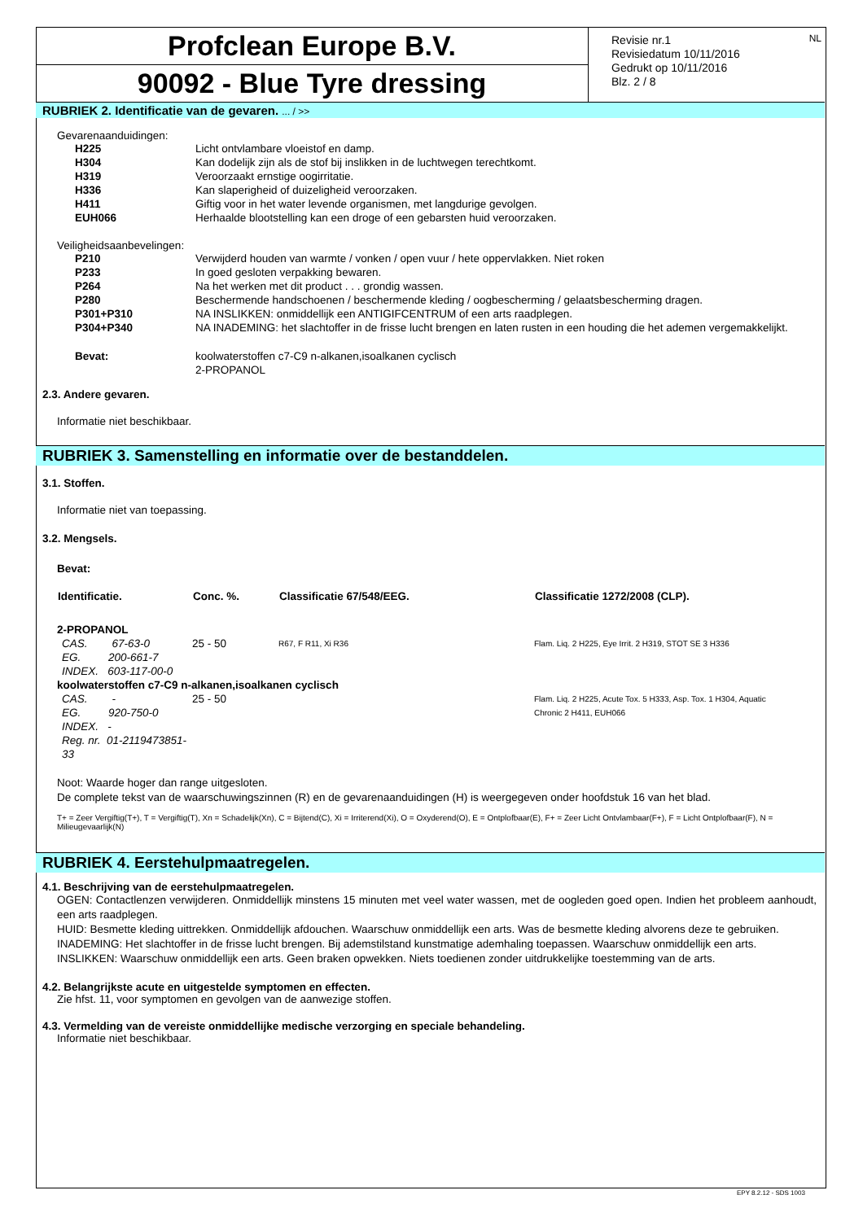Profclean Europe B.V.
90092 - Blue Tyre dressing
Revisie nr.1
Revisiedatum 10/11/2016
Gedrukt op 10/11/2016
Blz. 2 / 8
NL
RUBRIEK 2. Identificatie van de gevaren. ... / >>
Gevarenaanduidingen:
| H225 | Licht ontvlambare vloeistof en damp. |
| H304 | Kan dodelijk zijn als de stof bij inslikken in de luchtwegen terechtkomt. |
| H319 | Veroorzaakt ernstige oogirritatie. |
| H336 | Kan slaperigheid of duizeligheid veroorzaken. |
| H411 | Giftig voor in het water levende organismen, met langdurige gevolgen. |
| EUH066 | Herhaalde blootstelling kan een droge of een gebarsten huid veroorzaken. |
Veiligheidsaanbevelingen:
| P210 | Verwijderd houden van warmte / vonken / open vuur / hete oppervlakken. Niet roken |
| P233 | In goed gesloten verpakking bewaren. |
| P264 | Na het werken met dit product . . . grondig wassen. |
| P280 | Beschermende handschoenen / beschermende kleding / oogbescherming / gelaatsbescherming dragen. |
| P301+P310 | NA INSLIKKEN: onmiddellijk een ANTIGIFCENTRUM of een arts raadplegen. |
| P304+P340 | NA INADEMING: het slachtoffer in de frisse lucht brengen en laten rusten in een houding die het ademen vergemakkelijkt. |
| Bevat: | koolwaterstoffen c7-C9 n-alkanen,isoalkanen cyclisch 2-PROPANOL |
2.3. Andere gevaren.
Informatie niet beschikbaar.
RUBRIEK 3. Samenstelling en informatie over de bestanddelen.
3.1. Stoffen.
Informatie niet van toepassing.
3.2. Mengsels.
Bevat:
| Identificatie. | Conc. %. | Classificatie 67/548/EEG. | Classificatie 1272/2008 (CLP). |
| --- | --- | --- | --- |
| 2-PROPANOL | | | |
| CAS. 67-63-0 EG. 200-661-7 INDEX. 603-117-00-0 | 25 - 50 | R67, F R11, Xi R36 | Flam. Liq. 2 H225, Eye Irrit. 2 H319, STOT SE 3 H336 |
| koolwaterstoffen c7-C9 n-alkanen,isoalkanen cyclisch | | | |
| CAS. - EG. 920-750-0 INDEX. - Reg. nr. 01-2119473851-33 | 25 - 50 | | Flam. Liq. 2 H225, Acute Tox. 5 H333, Asp. Tox. 1 H304, Aquatic Chronic 2 H411, EUH066 |
Noot: Waarde hoger dan range uitgesloten.
De complete tekst van de waarschuwingszinnen (R) en de gevarenaanduidingen (H) is weergegeven onder hoofdstuk 16 van het blad.
T+ = Zeer Vergiftig(T+), T = Vergiftig(T), Xn = Schadelijk(Xn), C = Bijtend(C), Xi = Irriterend(Xi), O = Oxyderend(O), E = Ontplofbaar(E), F+ = Zeer Licht Ontvlambaar(F+), F = Licht Ontplofbaar(F), N = Milieugevaarlijk(N)
RUBRIEK 4. Eerstehulpmaatregelen.
4.1. Beschrijving van de eerstehulpmaatregelen.
OGEN: Contactlenzen verwijderen. Onmiddellijk minstens 15 minuten met veel water wassen, met de oogleden goed open. Indien het probleem aanhoudt, een arts raadplegen.
HUID: Besmette kleding uittrekken. Onmiddellijk afdouchen. Waarschuw onmiddellijk een arts. Was de besmette kleding alvorens deze te gebruiken.
INADEMING: Het slachtoffer in de frisse lucht brengen. Bij ademstilstand kunstmatige ademhaling toepassen. Waarschuw onmiddellijk een arts.
INSLIKKEN: Waarschuw onmiddellijk een arts. Geen braken opwekken. Niets toedienen zonder uitdrukkelijke toestemming van de arts.
4.2. Belangrijkste acute en uitgestelde symptomen en effecten.
Zie hfst. 11, voor symptomen en gevolgen van de aanwezige stoffen.
4.3. Vermelding van de vereiste onmiddellijke medische verzorging en speciale behandeling.
Informatie niet beschikbaar.
EPY 8.2.12 - SDS 1003